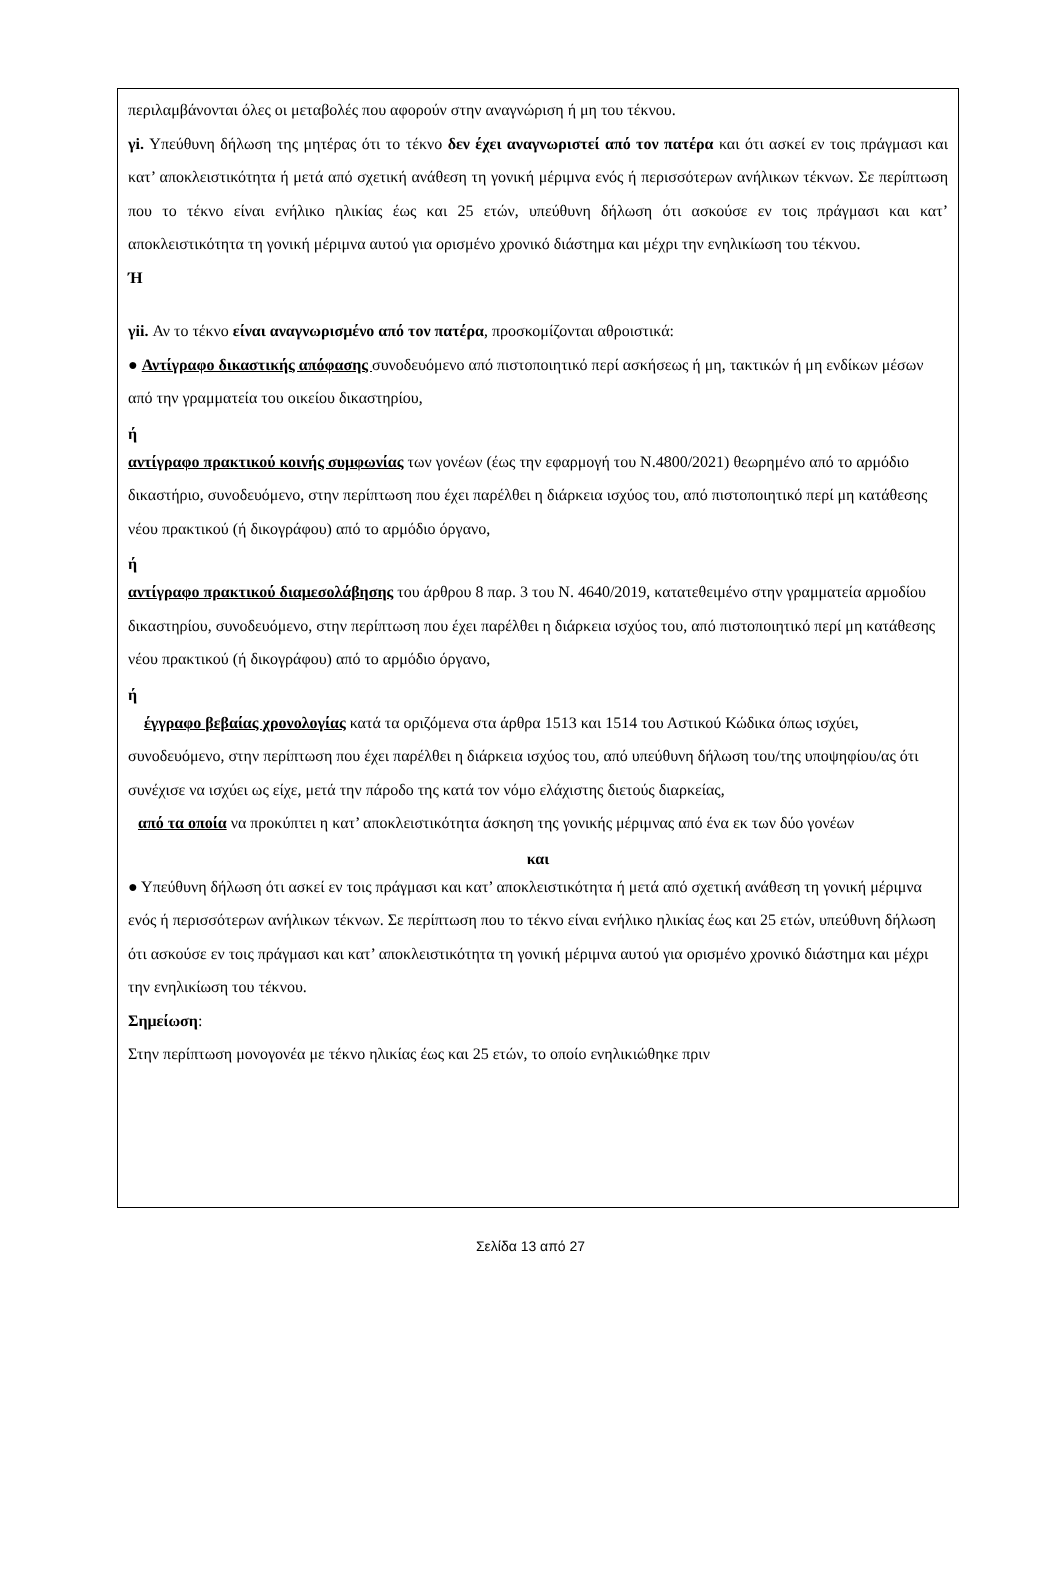περιλαμβάνονται όλες οι μεταβολές που αφορούν στην αναγνώριση ή μη του τέκνου.
γi. Υπεύθυνη δήλωση της μητέρας ότι το τέκνο δεν έχει αναγνωριστεί από τον πατέρα και ότι ασκεί εν τοις πράγμασι και κατ’ αποκλειστικότητα ή μετά από σχετική ανάθεση τη γονική μέριμνα ενός ή περισσότερων ανήλικων τέκνων. Σε περίπτωση που το τέκνο είναι ενήλικο ηλικίας έως και 25 ετών, υπεύθυνη δήλωση ότι ασκούσε εν τοις πράγμασι και κατ’ αποκλειστικότητα τη γονική μέριμνα αυτού για ορισμένο χρονικό διάστημα και μέχρι την ενηλικίωση του τέκνου.
Ή
γii. Αν το τέκνο είναι αναγνωρισμένο από τον πατέρα, προσκομίζονται αθροιστικά:
● Αντίγραφο δικαστικής απόφασης συνοδευόμενο από πιστοποιητικό περί ασκήσεως ή μη, τακτικών ή μη ενδίκων μέσων από την γραμματεία του οικείου δικαστηρίου,
ή
αντίγραφο πρακτικού κοινής συμφωνίας των γονέων (έως την εφαρμογή του Ν.4800/2021) θεωρημένο από το αρμόδιο δικαστήριο, συνοδευόμενο, στην περίπτωση που έχει παρέλθει η διάρκεια ισχύος του, από πιστοποιητικό περί μη κατάθεσης νέου πρακτικού (ή δικογράφου) από το αρμόδιο όργανο,
ή
αντίγραφο πρακτικού διαμεσολάβησης του άρθρου 8 παρ. 3 του Ν. 4640/2019, κατατεθειμένο στην γραμματεία αρμοδίου δικαστηρίου, συνοδευόμενο, στην περίπτωση που έχει παρέλθει η διάρκεια ισχύος του, από πιστοποιητικό περί μη κατάθεσης νέου πρακτικού (ή δικογράφου) από το αρμόδιο όργανο,
ή
έγγραφο βεβαίας χρονολογίας κατά τα οριζόμενα στα άρθρα 1513 και 1514 του Αστικού Κώδικα όπως ισχύει, συνοδευόμενο, στην περίπτωση που έχει παρέλθει η διάρκεια ισχύος του, από υπεύθυνη δήλωση του/της υποψηφίου/ας ότι συνέχισε να ισχύει ως είχε, μετά την πάροδο της κατά τον νόμο ελάχιστης διετούς διαρκείας,
από τα οποία να προκύπτει η κατ’ αποκλειστικότητα άσκηση της γονικής μέριμνας από ένα εκ των δύο γονέων
και
● Υπεύθυνη δήλωση ότι ασκεί εν τοις πράγμασι και κατ’ αποκλειστικότητα ή μετά από σχετική ανάθεση τη γονική μέριμνα ενός ή περισσότερων ανήλικων τέκνων. Σε περίπτωση που το τέκνο είναι ενήλικο ηλικίας έως και 25 ετών, υπεύθυνη δήλωση ότι ασκούσε εν τοις πράγμασι και κατ’ αποκλειστικότητα τη γονική μέριμνα αυτού για ορισμένο χρονικό διάστημα και μέχρι την ενηλικίωση του τέκνου.
Σημείωση:
Στην περίπτωση μονογονέα με τέκνο ηλικίας έως και 25 ετών, το οποίο ενηλικιώθηκε πριν
Σελίδα 13 από 27